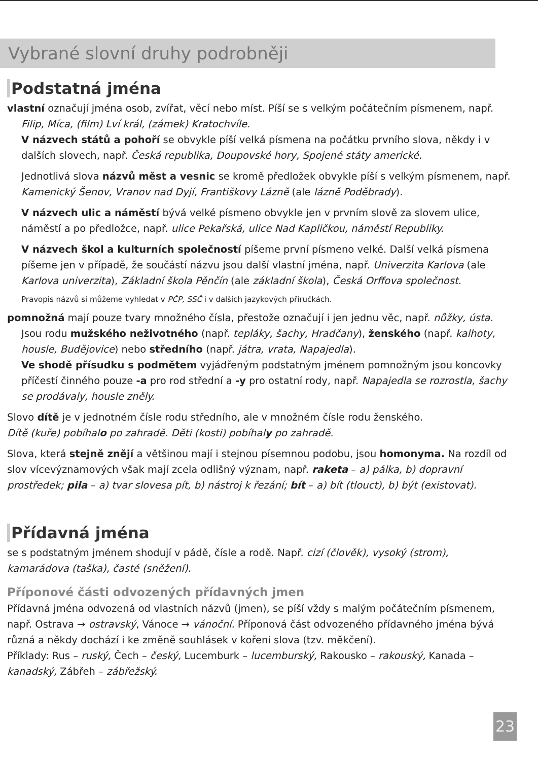Vybrané slovní druhy podrobněji
Podstatná jména
vlastní označují jména osob, zvířat, věcí nebo míst. Píší se s velkým počátečním písmenem, např. Filip, Míca, (film) Lví král, (zámek) Kratochvíle.
V názvech států a pohoří se obvykle píší velká písmena na počátku prvního slova, někdy i v dalších slovech, např. Česká republika, Doupovské hory, Spojené státy americké.
Jednotlivá slova názvů měst a vesnic se kromě předložek obvykle píší s velkým písmenem, např. Kamenický Šenov, Vranov nad Dyjí, Františkovy Lázně (ale lázně Poděbrady).
V názvech ulic a náměstí bývá velké písmeno obvykle jen v prvním slově za slovem ulice, náměstí a po předložce, např. ulice Pekařská, ulice Nad Kapličkou, náměstí Republiky.
V názvech škol a kulturních společností píšeme první písmeno velké. Další velká písmena píšeme jen v případě, že součástí názvu jsou další vlastní jména, např. Univerzita Karlova (ale Karlova univerzita), Základní škola Pěnčín (ale základní škola), Česká Orffova společnost.
Pravopis názvů si můžeme vyhledat v PČP, SSČ i v dalších jazykových příručkách.
pomnožná mají pouze tvary množného čísla, přestože označují i jen jednu věc, např. nůžky, ústa. Jsou rodu mužského neživotného (např. tepláky, šachy, Hradčany), ženského (např. kalhoty, housle, Budějovice) nebo středního (např. játra, vrata, Napajedla).
Ve shodě přísudku s podmětem vyjádřeným podstatným jménem pomnožným jsou koncovky příčestí činného pouze -a pro rod střední a -y pro ostatní rody, např. Napajedla se rozrostla, šachy se prodávaly, housle zněly.
Slovo dítě je v jednotném čísle rodu středního, ale v množném čísle rodu ženského.
Dítě (kuře) pobíhalo po zahradě. Děti (kosti) pobíhaly po zahradě.
Slova, která stejně znějí a většinou mají i stejnou písemnou podobu, jsou homonyma. Na rozdíl od slov vícevýznamových však mají zcela odlišný význam, např. raketa – a) pálka, b) dopravní prostředek; pila – a) tvar slovesa pít, b) nástroj k řezání; bít – a) bít (tlouct), b) být (existovat).
Přídavná jména
se s podstatným jménem shodují v pádě, čísle a rodě. Např. cizí (člověk), vysoký (strom), kamarádova (taška), časté (sněžení).
Příponové části odvozených přídavných jmen
Přídavná jména odvozená od vlastních názvů (jmen), se píší vždy s malým počátečním písmenem, např. Ostrava → ostravský, Vánoce → vánoční. Příponová část odvozeného přídavného jména bývá různá a někdy dochází i ke změně souhlásek v kořeni slova (tzv. měkčení).
Příklady: Rus – ruský, Čech – český, Lucemburk – lucemburský, Rakousko – rakouský, Kanada – kanadský, Zábřeh – zábřežský.
23